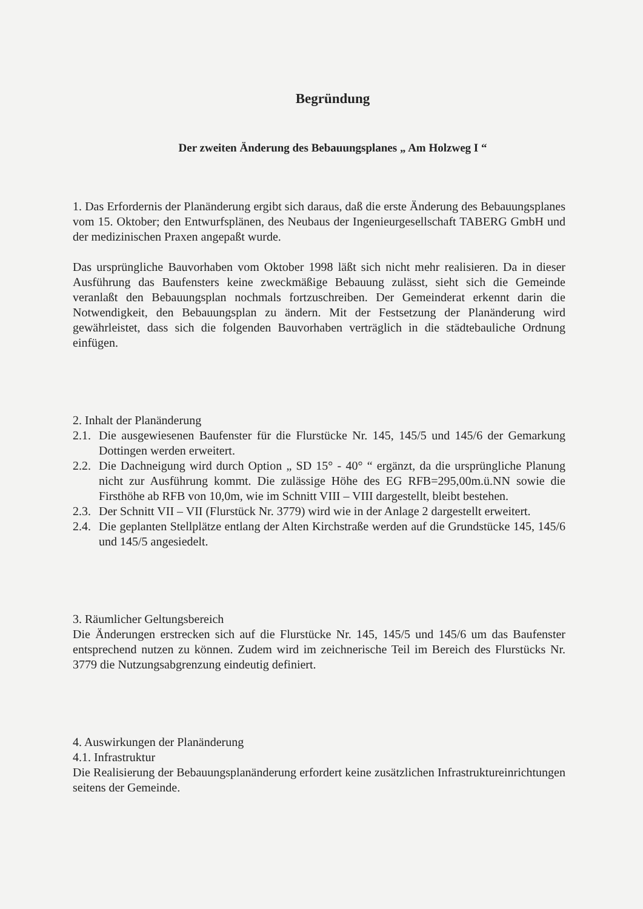Begründung
Der zweiten Änderung des Bebauungsplanes „ Am Holzweg I “
1. Das Erfordernis der Planänderung ergibt sich daraus, daß die erste Änderung des Bebauungsplanes vom 15. Oktober; den Entwurfsplänen, des Neubaus der Ingenieurgesellschaft TABERG GmbH und der medizinischen Praxen angepaßt wurde.
Das ursprüngliche Bauvorhaben vom Oktober 1998 läßt sich nicht mehr realisieren. Da in dieser Ausführung das Baufensters keine zweckmäßige Bebauung zulässt, sieht sich die Gemeinde veranlaßt den Bebauungsplan nochmals fortzuschreiben. Der Gemeinderat erkennt darin die Notwendigkeit, den Bebauungsplan zu ändern. Mit der Festsetzung der Planänderung wird gewährleistet, dass sich die folgenden Bauvorhaben verträglich in die städtebauliche Ordnung einfügen.
2. Inhalt der Planänderung
2.1.
Die ausgewiesenen Baufenster für die Flurstücke Nr. 145, 145/5 und 145/6 der Gemarkung Dottingen werden erweitert.
2.2.
Die Dachneigung wird durch Option „ SD 15° - 40° “ ergänzt, da die ursprüngliche Planung nicht zur Ausführung kommt. Die zulässige Höhe des EG RFB=295,00m.ü.NN sowie die Firsthöhe ab RFB von 10,0m, wie im Schnitt VIII – VIII dargestellt, bleibt bestehen.
2.3.
Der Schnitt VII – VII (Flurstück Nr. 3779) wird wie in der Anlage 2 dargestellt erweitert.
2.4.
Die geplanten Stellplätze entlang der Alten Kirchstraße werden auf die Grundstücke 145, 145/6 und 145/5 angesiedelt.
3. Räumlicher Geltungsbereich
Die Änderungen erstrecken sich auf die Flurstücke Nr. 145, 145/5 und 145/6 um das Baufenster entsprechend nutzen zu können. Zudem wird im zeichnerische Teil im Bereich des Flurstücks Nr. 3779 die Nutzungsabgrenzung eindeutig definiert.
4. Auswirkungen der Planänderung
4.1. Infrastruktur
Die Realisierung der Bebauungsplanänderung erfordert keine zusätzlichen Infrastruktureinrichtungen seitens der Gemeinde.